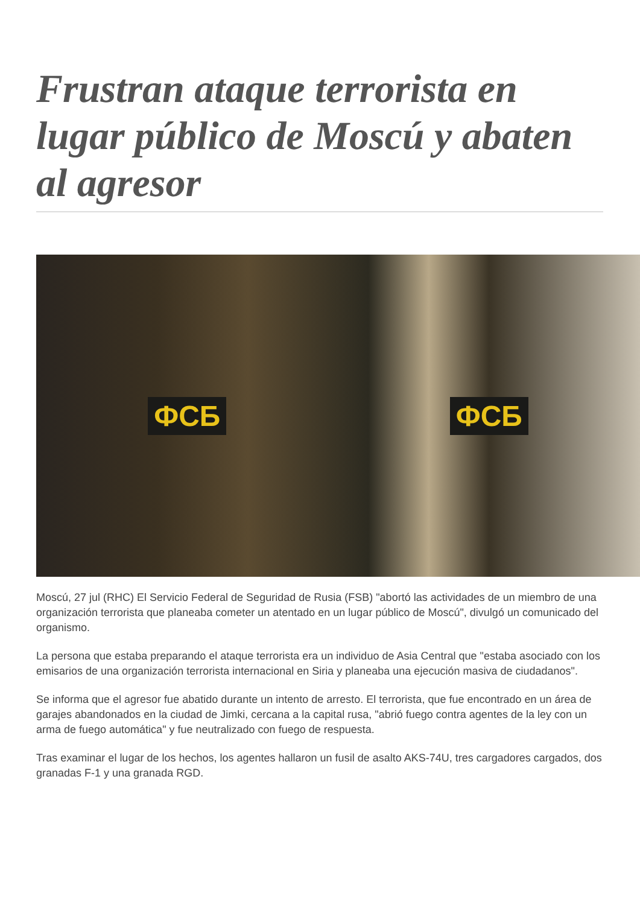Frustran ataque terrorista en lugar público de Moscú y abaten al agresor
ФСБ ФСБ
Moscú, 27 jul (RHC) El Servicio Federal de Seguridad de Rusia (FSB) "abortó las actividades de un miembro de una organización terrorista que planeaba cometer un atentado en un lugar público de Moscú", divulgó un comunicado del organismo.
La persona que estaba preparando el ataque terrorista era un individuo de Asia Central que "estaba asociado con los emisarios de una organización terrorista internacional en Siria y planeaba una ejecución masiva de ciudadanos".
Se informa que el agresor fue abatido durante un intento de arresto. El terrorista, que fue encontrado en un área de garajes abandonados en la ciudad de Jimki, cercana a la capital rusa, "abrió fuego contra agentes de la ley con un arma de fuego automática" y fue neutralizado con fuego de respuesta.
Tras examinar el lugar de los hechos, los agentes hallaron un fusil de asalto AKS-74U, tres cargadores cargados, dos granadas F-1 y una granada RGD.